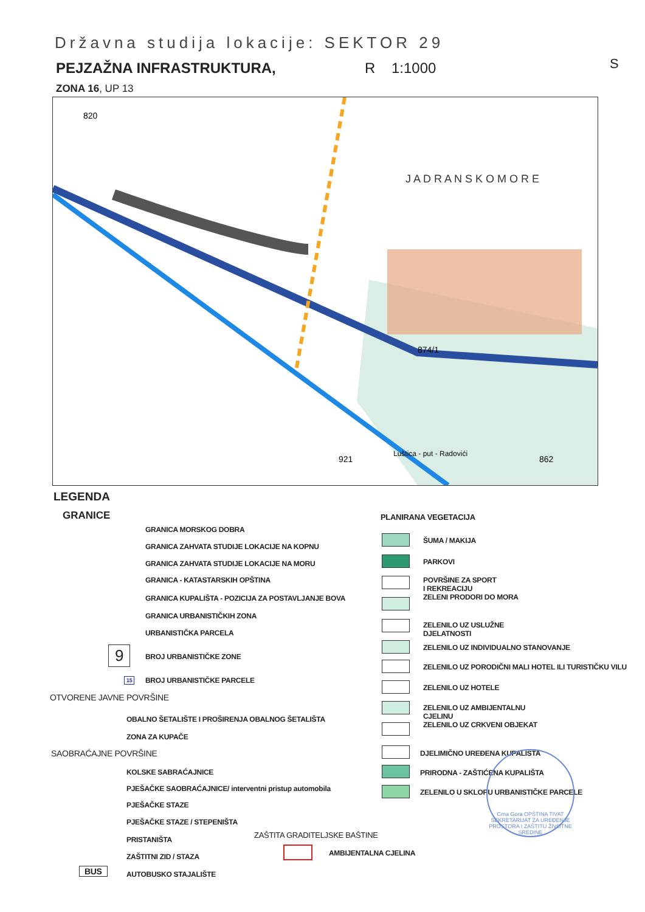Državna studija lokacije: SEKTOR 29
PEJZAŽNA INFRASTRUKTURA, R 1:1000
ZONA 16, UP 13
S
J A D R A N S K O M O R E
820
874/1
862
921
Luštica - put - Radovići
LEGENDA
GRANICE
GRANICA MORSKOG DOBRA
GRANICA ZAHVATA STUDIJE LOKACIJE NA KOPNU
GRANICA ZAHVATA STUDIJE LOKACIJE NA MORU
GRANICA - KATASTARSKIH OPŠTINA
GRANICA KUPALIŠTA - POZICIJA ZA POSTAVLJANJE BOVA
GRANICA URBANISTIČKIH ZONA
URBANISTIČKA PARCELA
9 BROJ URBANISTIČKE ZONE
15 BROJ URBANISTIČKE PARCELE
OTVORENE JAVNE POVRŠINE
OBALNO ŠETALIŠTE I PROŠIRENJA OBALNOG ŠETALIŠTA
ZONA ZA KUPAČE
SAOBRAĆAJNE POVRŠINE
KOLSKE SABRAĆAJNICE
PJEŠAČKE SAOBRAĆAJNICE/ interventni pristup automobila
PJEŠAČKE STAZE
PJEŠAČKE STAZE / STEPENIŠTA
PRISTANIŠTA
ZAŠTITNI ZID / STAZA
BUS AUTOBUSKO STAJALIŠTE
ZAŠTITA GRADITELJSKE BAŠTINE
AMBIJENTALNA CJELINA
PLANIRANA VEGETACIJA
ŠUMA / MAKIJA
PARKOVI
POVRŠINE ZA SPORT
I REKREACIJU
ZELENI PRODORI DO MORA
ZELENILO UZ USLUŽNE
DJELATNOSTI
ZELENILO UZ INDIVIDUALNO STANOVANJE
ZELENILO UZ PORODIČNI MALI HOTEL ILI TURISTIČKU VILU
ZELENILO UZ HOTELE
ZELENILO UZ AMBIJENTALNU
CJELINU
ZELENILO UZ CRKVENI OBJEKAT
DJELIMIČNO UREĐENA KUPALIŠTA
PRIRODNA - ZAŠTIĆENA KUPALIŠTA
ZELENILO U SKLOPU URBANISTIČKE PARCELE
Crna Gora OPŠTINA TIVAT
SEKRETARIJAT ZA UREĐENJE PROSTORA I ZAŠTITU ŽIVOTNE SREDINE